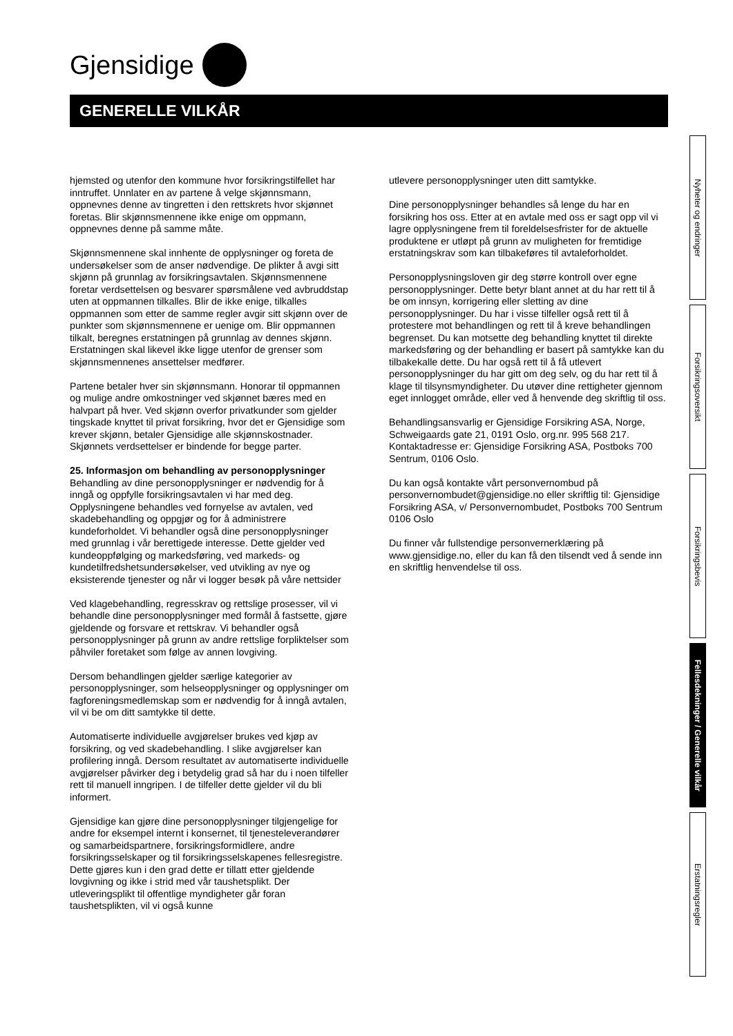Gjensidige
GENERELLE VILKÅR
hjemsted og utenfor den kommune hvor forsikringstilfellet har inntruffet. Unnlater en av partene å velge skjønnsmann, oppnevnes denne av tingretten i den rettskrets hvor skjønnet foretas. Blir skjønnsmennene ikke enige om oppmann, oppnevnes denne på samme måte.
Skjønnsmennene skal innhente de opplysninger og foreta de undersøkelser som de anser nødvendige. De plikter å avgi sitt skjønn på grunnlag av forsikringsavtalen. Skjønnsmennene foretar verdsettelsen og besvarer spørsmålene ved avbruddstap uten at oppmannen tilkalles. Blir de ikke enige, tilkalles oppmannen som etter de samme regler avgir sitt skjønn over de punkter som skjønnsmennene er uenige om. Blir oppmannen tilkalt, beregnes erstatningen på grunnlag av dennes skjønn. Erstatningen skal likevel ikke ligge utenfor de grenser som skjønnsmennenes ansettelser medfører.
Partene betaler hver sin skjønnsmann. Honorar til oppmannen og mulige andre omkostninger ved skjønnet bæres med en halvpart på hver. Ved skjønn overfor privatkunder som gjelder tingskade knyttet til privat forsikring, hvor det er Gjensidige som krever skjønn, betaler Gjensidige alle skjønnskostnader. Skjønnets verdsettelser er bindende for begge parter.
25. Informasjon om behandling av personopplysninger
Behandling av dine personopplysninger er nødvendig for å inngå og oppfylle forsikringsavtalen vi har med deg. Opplysningene behandles ved fornyelse av avtalen, ved skadebehandling og oppgjør og for å administrere kundeforholdet. Vi behandler også dine personopplysninger med grunnlag i vår berettigede interesse. Dette gjelder ved kundeoppfølging og markedsføring, ved markeds- og kundetilfredshetsundersøkelser, ved utvikling av nye og eksisterende tjenester og når vi logger besøk på våre nettsider
Ved klagebehandling, regresskrav og rettslige prosesser, vil vi behandle dine personopplysninger med formål å fastsette, gjøre gjeldende og forsvare et rettskrav. Vi behandler også personopplysninger på grunn av andre rettslige forpliktelser som påhviler foretaket som følge av annen lovgiving.
Dersom behandlingen gjelder særlige kategorier av personopplysninger, som helseopplysninger og opplysninger om fagforeningsmedlemskap som er nødvendig for å inngå avtalen, vil vi be om ditt samtykke til dette.
Automatiserte individuelle avgjørelser brukes ved kjøp av forsikring, og ved skadebehandling. I slike avgjørelser kan profilering inngå. Dersom resultatet av automatiserte individuelle avgjørelser påvirker deg i betydelig grad så har du i noen tilfeller rett til manuell inngripen. I de tilfeller dette gjelder vil du bli informert.
Gjensidige kan gjøre dine personopplysninger tilgjengelige for andre for eksempel internt i konsernet, til tjenesteleverandører og samarbeidspartnere, forsikringsformidlere, andre forsikringsselskaper og til forsikringsselskapenes fellesregistre. Dette gjøres kun i den grad dette er tillatt etter gjeldende lovgivning og ikke i strid med vår taushetsplikt. Der utleveringsplikt til offentlige myndigheter går foran taushetsplikten, vil vi også kunne
utlevere personopplysninger uten ditt samtykke.
Dine personopplysninger behandles så lenge du har en forsikring hos oss. Etter at en avtale med oss er sagt opp vil vi lagre opplysningene frem til foreldelsesfrister for de aktuelle produktene er utløpt på grunn av muligheten for fremtidige erstatningskrav som kan tilbakeføres til avtaleforholdet.
Personopplysningsloven gir deg større kontroll over egne personopplysninger. Dette betyr blant annet at du har rett til å be om innsyn, korrigering eller sletting av dine personopplysninger. Du har i visse tilfeller også rett til å protestere mot behandlingen og rett til å kreve behandlingen begrenset. Du kan motsette deg behandling knyttet til direkte markedsføring og der behandling er basert på samtykke kan du tilbakekalle dette. Du har også rett til å få utlevert personopplysninger du har gitt om deg selv, og du har rett til å klage til tilsynsmyndigheter. Du utøver dine rettigheter gjennom eget innlogget område, eller ved å henvende deg skriftlig til oss.
Behandlingsansvarlig er Gjensidige Forsikring ASA, Norge, Schweigaards gate 21, 0191 Oslo, org.nr. 995 568 217. Kontaktadresse er: Gjensidige Forsikring ASA, Postboks 700 Sentrum, 0106 Oslo.
Du kan også kontakte vårt personvernombud på personvernombudet@gjensidige.no eller skriftlig til: Gjensidige Forsikring ASA, v/ Personvernombudet, Postboks 700 Sentrum 0106 Oslo
Du finner vår fullstendige personvernerklæring på www.gjensidige.no, eller du kan få den tilsendt ved å sende inn en skriftlig henvendelse til oss.
Nyheter og endringer
Forsikringsoversikt
Forsikringsbevis
Fellesdekninger / Generelle vilkår
Erstatningsregler